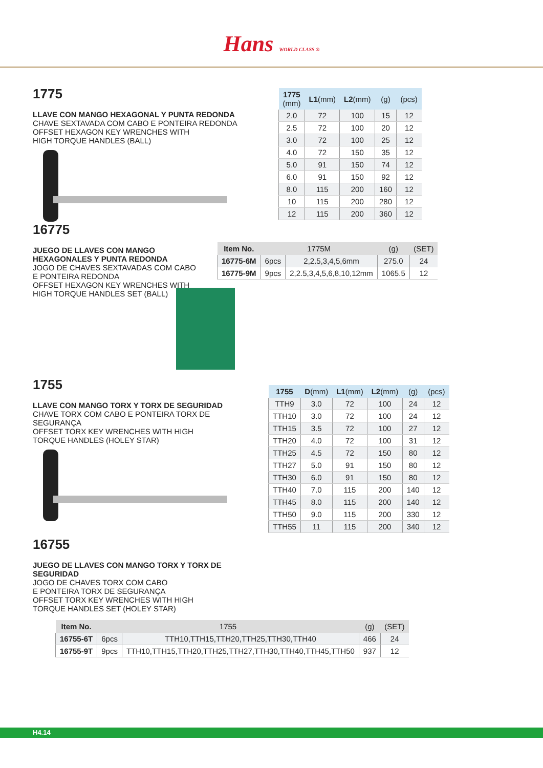Hans WORLD CLASS ®
1775
LLAVE CON MANGO HEXAGONAL Y PUNTA REDONDA
CHAVE SEXTAVADA COM CABO E PONTEIRA REDONDA
OFFSET HEXAGON KEY WRENCHES WITH
HIGH TORQUE HANDLES (BALL)
| 1775 (mm) | L1 (mm) | L2 (mm) | (g) | (pcs) |
| --- | --- | --- | --- | --- |
| 2.0 | 72 | 100 | 15 | 12 |
| 2.5 | 72 | 100 | 20 | 12 |
| 3.0 | 72 | 100 | 25 | 12 |
| 4.0 | 72 | 150 | 35 | 12 |
| 5.0 | 91 | 150 | 74 | 12 |
| 6.0 | 91 | 150 | 92 | 12 |
| 8.0 | 115 | 200 | 160 | 12 |
| 10 | 115 | 200 | 280 | 12 |
| 12 | 115 | 200 | 360 | 12 |
16775
JUEGO DE LLAVES CON MANGO HEXAGONALES Y PUNTA REDONDA
JOGO DE CHAVES SEXTAVADAS COM CABO
E PONTEIRA REDONDA
OFFSET HEXAGON KEY WRENCHES WITH
HIGH TORQUE HANDLES SET (BALL)
| Item No. | 1775M | | (g) | (SET) |
| --- | --- | --- | --- | --- |
| 16775-6M | 6pcs | 2,2.5,3,4,5,6mm | 275.0 | 24 |
| 16775-9M | 9pcs | 2,2.5,3,4,5,6,8,10,12mm | 1065.5 | 12 |
1755
LLAVE CON MANGO TORX Y TORX DE SEGURIDAD
CHAVE TORX COM CABO E PONTEIRA TORX DE SEGURANÇA
OFFSET TORX KEY WRENCHES WITH HIGH
TORQUE HANDLES (HOLEY STAR)
16755
JUEGO DE LLAVES CON MANGO TORX Y TORX DE SEGURIDAD
JOGO DE CHAVES TORX COM CABO
E PONTEIRA TORX DE SEGURANÇA
OFFSET TORX KEY WRENCHES WITH HIGH
TORQUE HANDLES SET (HOLEY STAR)
| 1755 | D (mm) | L1 (mm) | L2 (mm) | (g) | (pcs) |
| --- | --- | --- | --- | --- | --- |
| TTH9 | 3.0 | 72 | 100 | 24 | 12 |
| TTH10 | 3.0 | 72 | 100 | 24 | 12 |
| TTH15 | 3.5 | 72 | 100 | 27 | 12 |
| TTH20 | 4.0 | 72 | 100 | 31 | 12 |
| TTH25 | 4.5 | 72 | 150 | 80 | 12 |
| TTH27 | 5.0 | 91 | 150 | 80 | 12 |
| TTH30 | 6.0 | 91 | 150 | 80 | 12 |
| TTH40 | 7.0 | 115 | 200 | 140 | 12 |
| TTH45 | 8.0 | 115 | 200 | 140 | 12 |
| TTH50 | 9.0 | 115 | 200 | 330 | 12 |
| TTH55 | 11 | 115 | 200 | 340 | 12 |
| Item No. | 1755 | | (g) | (SET) |
| --- | --- | --- | --- | --- |
| 16755-6T | 6pcs | TTH10,TTH15,TTH20,TTH25,TTH30,TTH40 | 466 | 24 |
| 16755-9T | 9pcs | TTH10,TTH15,TTH20,TTH25,TTH27,TTH30,TTH40,TTH45,TTH50 | 937 | 12 |
H4.14